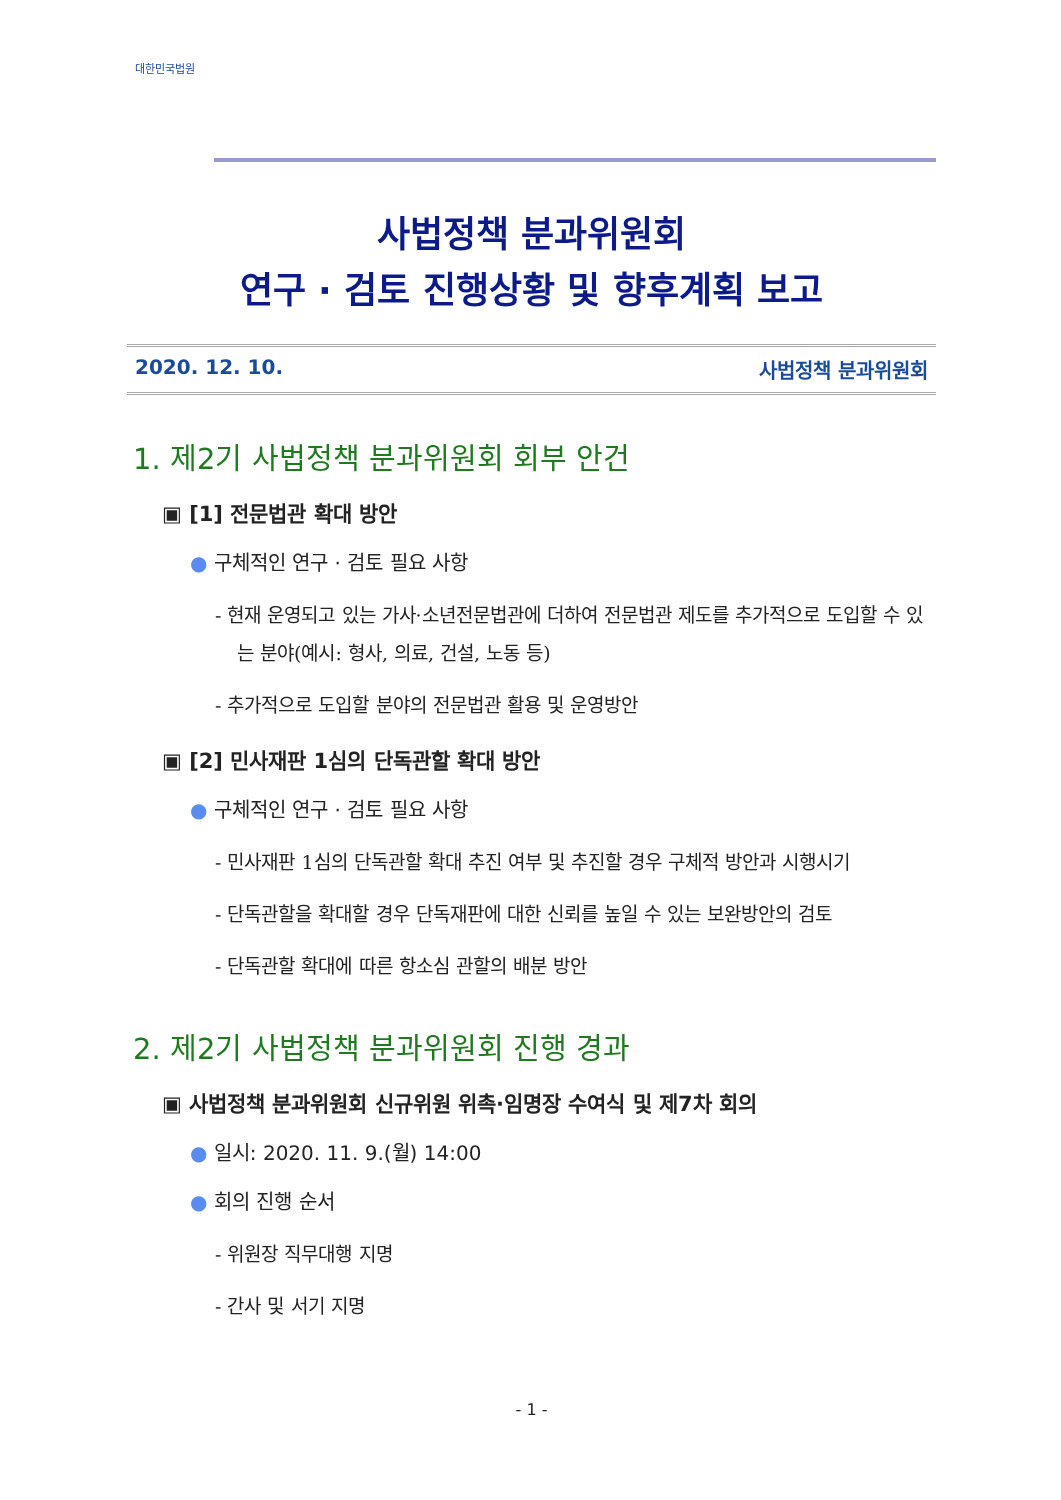대한민국법원
사법정책 분과위원회
연구 · 검토 진행상황 및 향후계획 보고
2020. 12. 10. 사법정책 분과위원회
1. 제2기 사법정책 분과위원회 회부 안건
▣ [1] 전문법관 확대 방안
● 구체적인 연구 · 검토 필요 사항
- 현재 운영되고 있는 가사·소년전문법관에 더하여 전문법관 제도를 추가적으로 도입할 수 있는 분야(예시: 형사, 의료, 건설, 노동 등)
- 추가적으로 도입할 분야의 전문법관 활용 및 운영방안
▣ [2] 민사재판 1심의 단독관할 확대 방안
● 구체적인 연구 · 검토 필요 사항
- 민사재판 1심의 단독관할 확대 추진 여부 및 추진할 경우 구체적 방안과 시행시기
- 단독관할을 확대할 경우 단독재판에 대한 신뢰를 높일 수 있는 보완방안의 검토
- 단독관할 확대에 따른 항소심 관할의 배분 방안
2. 제2기 사법정책 분과위원회 진행 경과
▣ 사법정책 분과위원회 신규위원 위촉·임명장 수여식 및 제7차 회의
● 일시: 2020. 11. 9.(월) 14:00
● 회의 진행 순서
- 위원장 직무대행 지명
- 간사 및 서기 지명
- 1 -